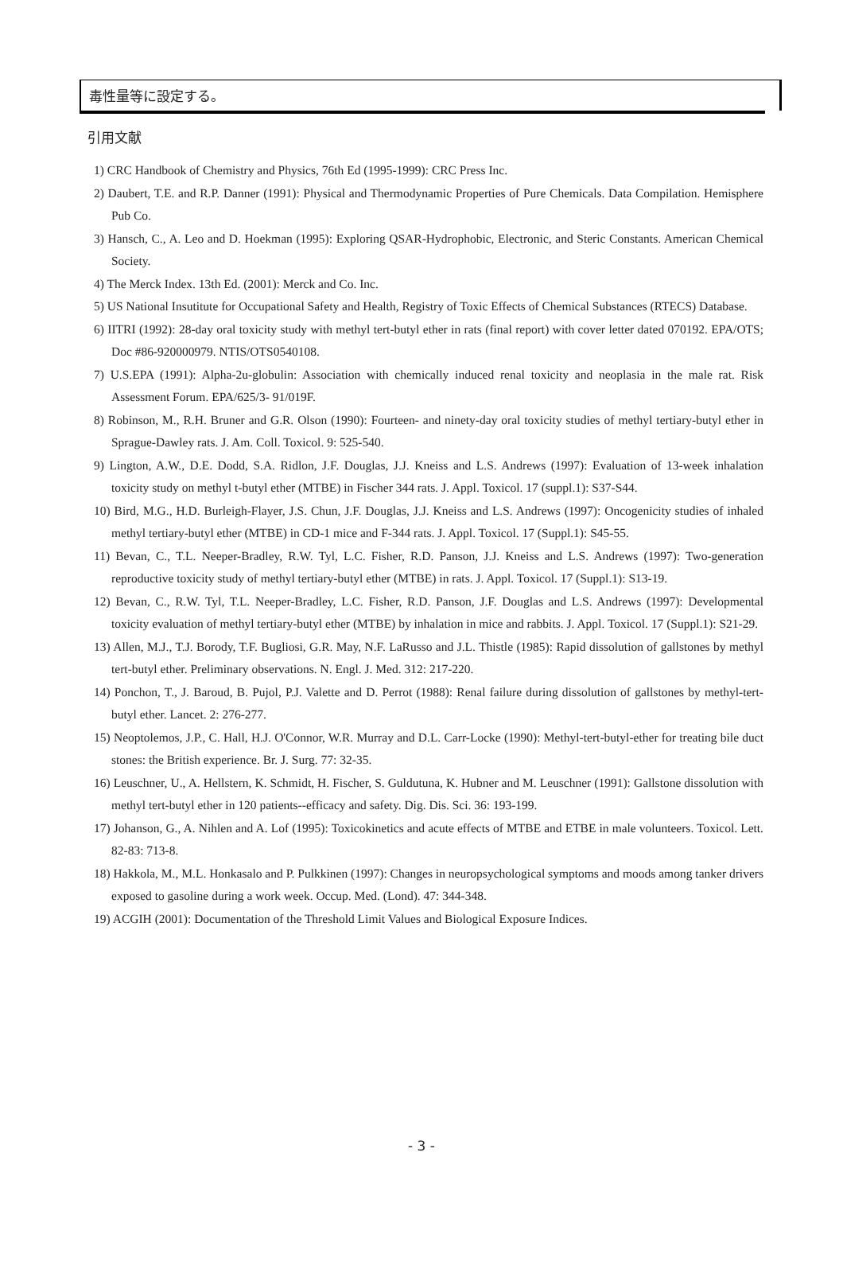毒性量等に設定する。
引用文献
1) CRC Handbook of Chemistry and Physics, 76th Ed (1995-1999): CRC Press Inc.
2) Daubert, T.E. and R.P. Danner (1991): Physical and Thermodynamic Properties of Pure Chemicals. Data Compilation. Hemisphere Pub Co.
3) Hansch, C., A. Leo and D. Hoekman (1995): Exploring QSAR-Hydrophobic, Electronic, and Steric Constants. American Chemical Society.
4) The Merck Index. 13th Ed. (2001): Merck and Co. Inc.
5) US National Insutitute for Occupational Safety and Health, Registry of Toxic Effects of Chemical Substances (RTECS) Database.
6) IITRI (1992): 28-day oral toxicity study with methyl tert-butyl ether in rats (final report) with cover letter dated 070192. EPA/OTS; Doc #86-920000979. NTIS/OTS0540108.
7) U.S.EPA (1991): Alpha-2u-globulin: Association with chemically induced renal toxicity and neoplasia in the male rat. Risk Assessment Forum. EPA/625/3- 91/019F.
8) Robinson, M., R.H. Bruner and G.R. Olson (1990): Fourteen- and ninety-day oral toxicity studies of methyl tertiary-butyl ether in Sprague-Dawley rats. J. Am. Coll. Toxicol. 9: 525-540.
9) Lington, A.W., D.E. Dodd, S.A. Ridlon, J.F. Douglas, J.J. Kneiss and L.S. Andrews (1997): Evaluation of 13-week inhalation toxicity study on methyl t-butyl ether (MTBE) in Fischer 344 rats. J. Appl. Toxicol. 17 (suppl.1): S37-S44.
10) Bird, M.G., H.D. Burleigh-Flayer, J.S. Chun, J.F. Douglas, J.J. Kneiss and L.S. Andrews (1997): Oncogenicity studies of inhaled methyl tertiary-butyl ether (MTBE) in CD-1 mice and F-344 rats. J. Appl. Toxicol. 17 (Suppl.1): S45-55.
11) Bevan, C., T.L. Neeper-Bradley, R.W. Tyl, L.C. Fisher, R.D. Panson, J.J. Kneiss and L.S. Andrews (1997): Two-generation reproductive toxicity study of methyl tertiary-butyl ether (MTBE) in rats. J. Appl. Toxicol. 17 (Suppl.1): S13-19.
12) Bevan, C., R.W. Tyl, T.L. Neeper-Bradley, L.C. Fisher, R.D. Panson, J.F. Douglas and L.S. Andrews (1997): Developmental toxicity evaluation of methyl tertiary-butyl ether (MTBE) by inhalation in mice and rabbits. J. Appl. Toxicol. 17 (Suppl.1): S21-29.
13) Allen, M.J., T.J. Borody, T.F. Bugliosi, G.R. May, N.F. LaRusso and J.L. Thistle (1985): Rapid dissolution of gallstones by methyl tert-butyl ether. Preliminary observations. N. Engl. J. Med. 312: 217-220.
14) Ponchon, T., J. Baroud, B. Pujol, P.J. Valette and D. Perrot (1988): Renal failure during dissolution of gallstones by methyl-tert-butyl ether. Lancet. 2: 276-277.
15) Neoptolemos, J.P., C. Hall, H.J. O'Connor, W.R. Murray and D.L. Carr-Locke (1990): Methyl-tert-butyl-ether for treating bile duct stones: the British experience. Br. J. Surg. 77: 32-35.
16) Leuschner, U., A. Hellstern, K. Schmidt, H. Fischer, S. Guldutuna, K. Hubner and M. Leuschner (1991): Gallstone dissolution with methyl tert-butyl ether in 120 patients--efficacy and safety. Dig. Dis. Sci. 36: 193-199.
17) Johanson, G., A. Nihlen and A. Lof (1995): Toxicokinetics and acute effects of MTBE and ETBE in male volunteers. Toxicol. Lett. 82-83: 713-8.
18) Hakkola, M., M.L. Honkasalo and P. Pulkkinen (1997): Changes in neuropsychological symptoms and moods among tanker drivers exposed to gasoline during a work week. Occup. Med. (Lond). 47: 344-348.
19) ACGIH (2001): Documentation of the Threshold Limit Values and Biological Exposure Indices.
- 3 -